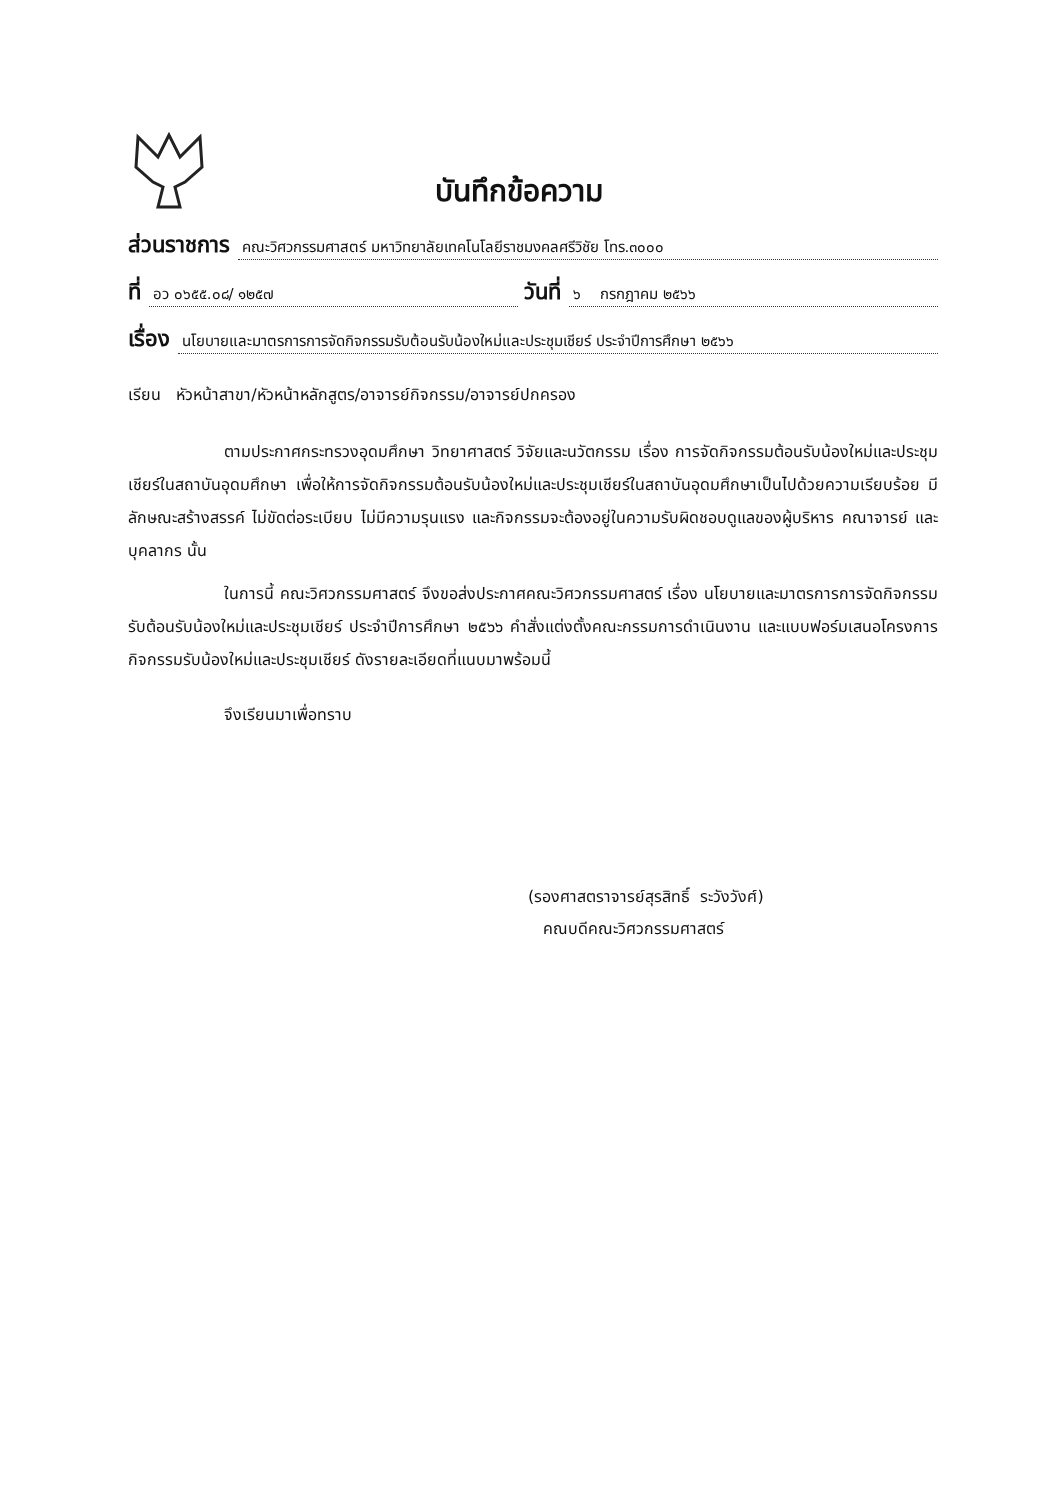บันทึกข้อความ
ส่วนราชการ คณะวิศวกรรมศาสตร์ มหาวิทยาลัยเทคโนโลยีราชมงคลศรีวิชัย โทร.๓๐๐๐
ที่ อว ๐๖๕๕.๐๘/ ๑๒๕๗ วันที่ ๖ กรกฎาคม ๒๕๖๖
เรื่อง นโยบายและมาตรการการจัดกิจกรรมรับต้อนรับน้องใหม่และประชุมเชียร์ ประจำปีการศึกษา ๒๕๖๖
เรียน หัวหน้าสาขา/หัวหน้าหลักสูตร/อาจารย์กิจกรรม/อาจารย์ปกครอง
ตามประกาศกระทรวงอุดมศึกษา วิทยาศาสตร์ วิจัยและนวัตกรรม เรื่อง การจัดกิจกรรมต้อนรับน้องใหม่และประชุมเชียร์ในสถาบันอุดมศึกษา เพื่อให้การจัดกิจกรรมต้อนรับน้องใหม่และประชุมเชียร์ในสถาบันอุดมศึกษาเป็นไปด้วยความเรียบร้อย มีลักษณะสร้างสรรค์ ไม่ขัดต่อระเบียบ ไม่มีความรุนแรง และกิจกรรมจะต้องอยู่ในความรับผิดชอบดูแลของผู้บริหาร คณาจารย์ และบุคลากร นั้น
ในการนี้ คณะวิศวกรรมศาสตร์ จึงขอส่งประกาศคณะวิศวกรรมศาสตร์ เรื่อง นโยบายและมาตรการการจัดกิจกรรมรับต้อนรับน้องใหม่และประชุมเชียร์ ประจำปีการศึกษา ๒๕๖๖ คำสั่งแต่งตั้งคณะกรรมการดำเนินงาน และแบบฟอร์มเสนอโครงการกิจกรรมรับน้องใหม่และประชุมเชียร์ ดังรายละเอียดที่แนบมาพร้อมนี้
จึงเรียนมาเพื่อทราบ
(รองศาสตราจารย์สุรสิทธิ์ ระวังวังศ์)
คณบดีคณะวิศวกรรมศาสตร์